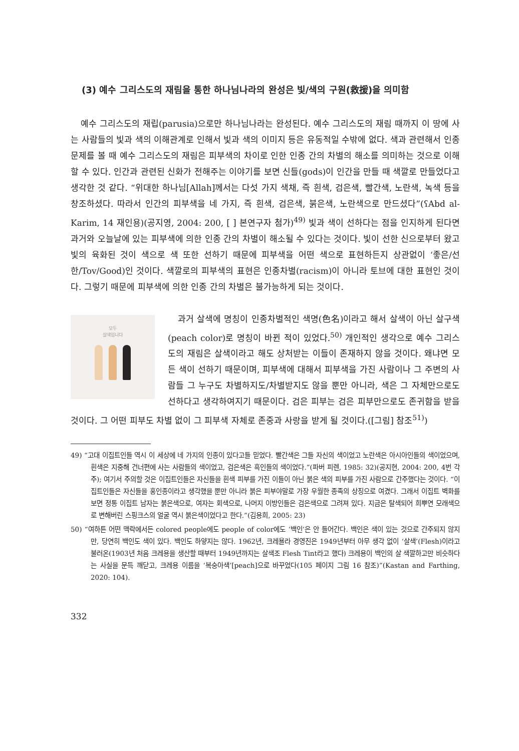(3) 예수 그리스도의 재림을 통한 하나님나라의 완성은 빛/색의 구원(救援)을 의미함
예수 그리스도의 재립(parusia)으로만 하나님나라는 완성된다. 예수 그리스도의 재림 때까지 이 땅에 사는 사람들의 빛과 색의 이해관계로 인해서 빛과 색의 이미지 등은 유동적일 수밖에 없다. 색과 관련해서 인종 문제를 볼 때 예수 그리스도의 재림은 피부색의 차이로 인한 인종 간의 차별의 해소를 의미하는 것으로 이해할 수 있다. 인간과 관련된 신화가 전해주는 이야기를 보면 신들(gods)이 인간을 만들 때 색깔로 만들었다고 생각한 것 같다. “위대한 하나님[Allah]께서는 다섯 가지 색채, 즉 흰색, 검은색, 빨간색, 노란색, 녹색 등을 창조하셨다. 따라서 인간의 피부색을 네 가지, 즉 흰색, 검은색, 붉은색, 노란색으로 만드셨다”(ʕAbd al-Karim, 14 재인용)(공지영, 2004: 200, [ ] 본연구자 첨가)<sup>49)</sup> 빛과 색이 선하다는 점을 인지하게 된다면 과거와 오늘날에 있는 피부색에 의한 인종 간의 차별이 해소될 수 있다는 것이다. 빛이 선한 신으로부터 왔고 빛의 육화된 것이 색으로 색 또한 선하기 때문에 피부색을 어떤 색으로 표현하든지 상관없이 ‘좋은/선한/Tov/Good)인 것이다. 색깔로의 피부색의 표현은 인종차별(racism)이 아니라 토브에 대한 표현인 것이다. 그렇기 때문에 피부색에 의한 인종 간의 차별은 불가능하게 되는 것이다.
모두
살색입니다
과거 살색에 명칭이 인종차별적인 색명(色名)이라고 해서 살색이 아닌 살구색(peach color)로 명칭이 바뀐 적이 있었다.<sup>50)</sup> 개인적인 생각으로 예수 그리스도의 재림은 살색이라고 해도 상처받는 이들이 존재하지 않을 것이다. 왜냐면 모든 색이 선하기 때문이며, 피부색에 대해서 피부색을 가진 사람이나 그 주변의 사람들 그 누구도 차별하지도/차별받지도 않을 뿐만 아니라, 색은 그 자체만으로도 선하다고 생각하여지기 때문이다. 검은 피부는 검은 피부만으로도 존귀함을 받을 것이다. 그 어떤 피부도 차별 없이 그 피부색 자체로 존중과 사랑을 받게 될 것이다.([그림] 참조<sup>51)</sup>)
49) “고대 이집트인들 역시 이 세상에 네 가지의 인종이 있다고들 믿었다. 빨간색은 그들 자신의 색이었고 노란색은 아시아인들의 색이었으며, 흰색은 지중해 건너편에 사는 사람들의 색이었고, 검은색은 흑인들의 색이었다.”(파버 피렌, 1985: 32)(공지현, 2004: 200, 4번 각주); 여기서 주의할 것은 이집트인들은 자신들을 흰색 피부를 가진 이들이 아닌 붉은 색의 피부를 가진 사람으로 간주했다는 것이다. “이집트인들은 자신들을 홍인종이라고 생각했을 뿐만 아니라 붉은 피부야말로 가장 우월한 종족의 상징으로 여겼다. 그래서 이집트 벽화를 보면 정통 이집트 남자는 붉은색으로, 여자는 회색으로, 나머지 이방인들은 검은색으로 그려져 있다. 지금은 탈색되어 희뿌연 모래색으로 변해버린 스핑크스의 얼굴 역시 붉은색이었다고 한다.”(김용희, 2005: 23)
50) “여하튼 어떤 맥락에서든 colored people에도 people of color에도 ‘백인’은 안 들어간다. 백인은 색이 있는 것으로 간주되지 않지만, 당연히 백인도 색이 있다. 백인도 하얗지는 않다. 1962년, 크레욜라 경영진은 1949년부터 아무 생각 없이 ‘살색’(Flesh)이라고 불러온(1903년 처음 크레용을 생산할 때부터 1949년까지는 살색조 Flesh Tint라고 했다) 크레용이 백인의 살 색깔하고만 비슷하다는 사실을 문득 깨닫고, 크레용 이름을 ‘복숭아색’[peach]으로 바꾸었다(105 페이지 그림 16 참조)”(Kastan and Farthing, 2020: 104).
332